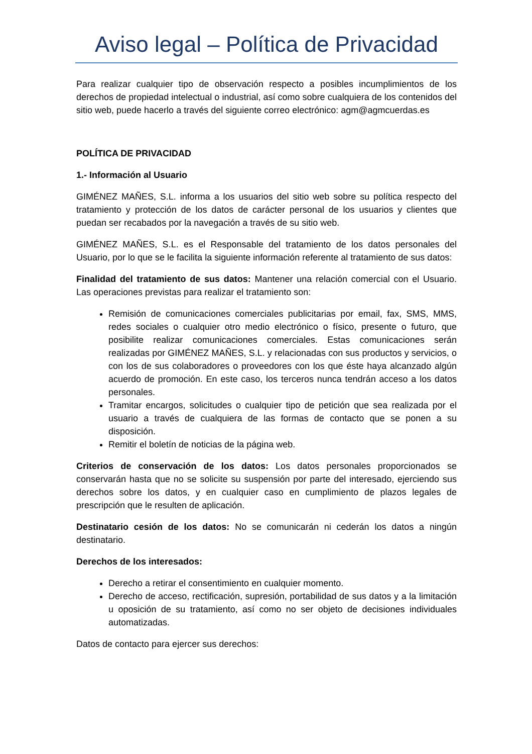Aviso legal – Política de Privacidad
Para realizar cualquier tipo de observación respecto a posibles incumplimientos de los derechos de propiedad intelectual o industrial, así como sobre cualquiera de los contenidos del sitio web, puede hacerlo a través del siguiente correo electrónico: agm@agmcuerdas.es
POLÍTICA DE PRIVACIDAD
1.- Información al Usuario
GIMÉNEZ MAÑES, S.L. informa a los usuarios del sitio web sobre su política respecto del tratamiento y protección de los datos de carácter personal de los usuarios y clientes que puedan ser recabados por la navegación a través de su sitio web.
GIMÉNEZ MAÑES, S.L. es el Responsable del tratamiento de los datos personales del Usuario, por lo que se le facilita la siguiente información referente al tratamiento de sus datos:
Finalidad del tratamiento de sus datos: Mantener una relación comercial con el Usuario. Las operaciones previstas para realizar el tratamiento son:
Remisión de comunicaciones comerciales publicitarias por email, fax, SMS, MMS, redes sociales o cualquier otro medio electrónico o físico, presente o futuro, que posibilite realizar comunicaciones comerciales. Estas comunicaciones serán realizadas por GIMÉNEZ MAÑES, S.L. y relacionadas con sus productos y servicios, o con los de sus colaboradores o proveedores con los que éste haya alcanzado algún acuerdo de promoción. En este caso, los terceros nunca tendrán acceso a los datos personales.
Tramitar encargos, solicitudes o cualquier tipo de petición que sea realizada por el usuario a través de cualquiera de las formas de contacto que se ponen a su disposición.
Remitir el boletín de noticias de la página web.
Criterios de conservación de los datos: Los datos personales proporcionados se conservarán hasta que no se solicite su suspensión por parte del interesado, ejerciendo sus derechos sobre los datos, y en cualquier caso en cumplimiento de plazos legales de prescripción que le resulten de aplicación.
Destinatario cesión de los datos: No se comunicarán ni cederán los datos a ningún destinatario.
Derechos de los interesados:
Derecho a retirar el consentimiento en cualquier momento.
Derecho de acceso, rectificación, supresión, portabilidad de sus datos y a la limitación u oposición de su tratamiento, así como no ser objeto de decisiones individuales automatizadas.
Datos de contacto para ejercer sus derechos: